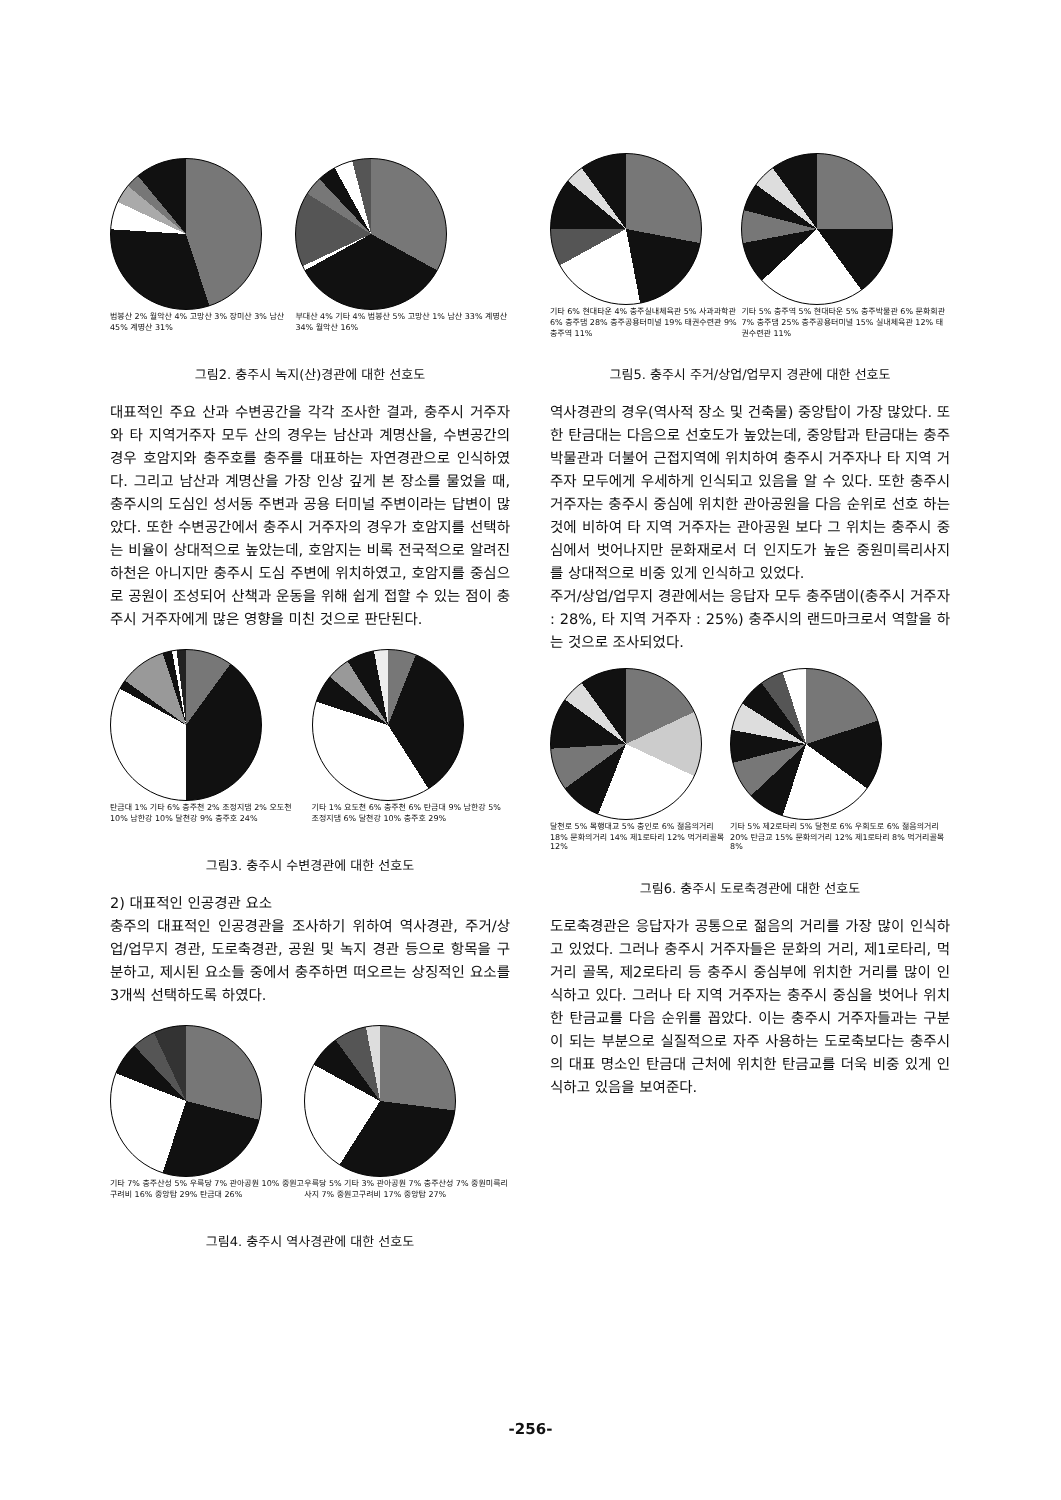범봉산 2% 월악산 4% 고망산 3% 장미산 3% 남산 45% 계명산 31%
부대산 4% 기타 4% 범봉산 5% 고망산 1% 남산 33% 계명산 34% 월악산 16%
그림2. 충주시 녹지(산)경관에 대한 선호도
대표적인 주요 산과 수변공간을 각각 조사한 결과, 충주시 거주자와 타 지역거주자 모두 산의 경우는 남산과 계명산을, 수변공간의 경우 호암지와 충주호를 충주를 대표하는 자연경관으로 인식하였다. 그리고 남산과 계명산을 가장 인상 깊게 본 장소를 물었을 때, 충주시의 도심인 성서동 주변과 공용 터미널 주변이라는 답변이 많았다. 또한 수변공간에서 충주시 거주자의 경우가 호암지를 선택하는 비율이 상대적으로 높았는데, 호암지는 비록 전국적으로 알려진 하천은 아니지만 충주시 도심 주변에 위치하였고, 호암지를 중심으로 공원이 조성되어 산책과 운동을 위해 쉽게 접할 수 있는 점이 충주시 거주자에게 많은 영향을 미친 것으로 판단된다.
탄금대 1% 기타 6% 충주천 2% 조정지댐 2% 오도천 10% 남한강 10% 달천강 9% 충주호 24%
기타 1% 요도천 6% 충주천 6% 탄금대 9% 남한강 5% 조정지댐 6% 달천강 10% 충주호 29%
그림3. 충주시 수변경관에 대한 선호도
2) 대표적인 인공경관 요소
충주의 대표적인 인공경관을 조사하기 위하여 역사경관, 주거/상업/업무지 경관, 도로축경관, 공원 및 녹지 경관 등으로 항목을 구분하고, 제시된 요소들 중에서 충주하면 떠오르는 상징적인 요소를 3개씩 선택하도록 하였다.
기타 7% 충주산성 5% 우륵당 7% 관아공원 10% 중원고구려비 16% 중앙탑 29% 탄금대 26%
우륵당 5% 기타 3% 관아공원 7% 충주산성 7% 중원미륵리사지 7% 중원고구려비 17% 중앙탑 27%
그림4. 충주시 역사경관에 대한 선호도
기타 6% 현대타운 4% 충주실내체육관 5% 사과과학관 6% 충주댐 28% 충주공용터미널 19% 태권수련관 9% 충주역 11%
기타 5% 충주역 5% 현대타운 5% 충주박물관 6% 문화회관 7% 충주댐 25% 충주공용터미널 15% 실내체육관 12% 태권수련관 11%
그림5. 충주시 주거/상업/업무지 경관에 대한 선호도
역사경관의 경우(역사적 장소 및 건축물) 중앙탑이 가장 많았다. 또한 탄금대는 다음으로 선호도가 높았는데, 중앙탑과 탄금대는 충주 박물관과 더불어 근접지역에 위치하여 충주시 거주자나 타 지역 거주자 모두에게 우세하게 인식되고 있음을 알 수 있다. 또한 충주시 거주자는 충주시 중심에 위치한 관아공원을 다음 순위로 선호 하는 것에 비하여 타 지역 거주자는 관아공원 보다 그 위치는 충주시 중심에서 벗어나지만 문화재로서 더 인지도가 높은 중원미륵리사지를 상대적으로 비중 있게 인식하고 있었다.
주거/상업/업무지 경관에서는 응답자 모두 충주댐이(충주시 거주자 : 28%, 타 지역 거주자 : 25%) 충주시의 랜드마크로서 역할을 하는 것으로 조사되었다.
달천로 5% 목행대교 5% 충인로 6% 젊음의거리 18% 문화의거리 14% 제1로타리 12% 먹거리골목 12%
기타 5% 제2로타리 5% 달천로 6% 우회도로 6% 젊음의거리 20% 탄금교 15% 문화의거리 12% 제1로타리 8% 먹거리골목 8%
그림6. 충주시 도로축경관에 대한 선호도
도로축경관은 응답자가 공통으로 젊음의 거리를 가장 많이 인식하고 있었다. 그러나 충주시 거주자들은 문화의 거리, 제1로타리, 먹거리 골목, 제2로타리 등 충주시 중심부에 위치한 거리를 많이 인식하고 있다. 그러나 타 지역 거주자는 충주시 중심을 벗어나 위치한 탄금교를 다음 순위를 꼽았다. 이는 충주시 거주자들과는 구분이 되는 부분으로 실질적으로 자주 사용하는 도로축보다는 충주시의 대표 명소인 탄금대 근처에 위치한 탄금교를 더욱 비중 있게 인식하고 있음을 보여준다.
-256-